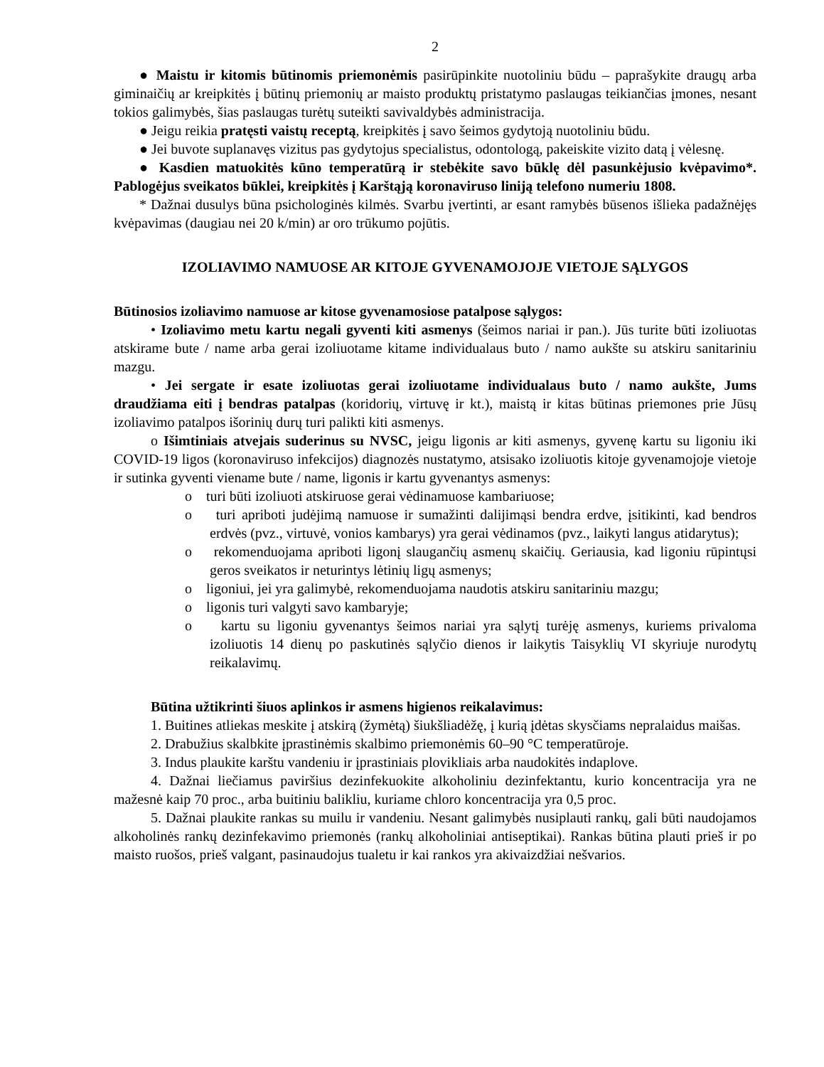2
● Maistu ir kitomis būtinomis priemonėmis pasirūpinkite nuotoliniu būdu – paprašykite draugų arba giminaičių ar kreipkitės į būtinų priemonių ar maisto produktų pristatymo paslaugas teikiančias įmones, nesant tokios galimybės, šias paslaugas turėtų suteikti savivaldybės administracija.
● Jeigu reikia pratęsti vaistų receptą, kreipkitės į savo šeimos gydytoją nuotoliniu būdu.
● Jei buvote suplanavęs vizitus pas gydytojus specialistus, odontologą, pakeiskite vizito datą į vėlesnę.
● Kasdien matuokitės kūno temperatūrą ir stebėkite savo būklę dėl pasunkėjusio kvėpavimo*. Pablogėjus sveikatos būklei, kreipkitės į Karštąją koronaviruso liniją telefono numeriu 1808.
* Dažnai dusulys būna psichologinės kilmės. Svarbu įvertinti, ar esant ramybės būsenos išlieka padažnėjęs kvėpavimas (daugiau nei 20 k/min) ar oro trūkumo pojūtis.
IZOLIAVIMO NAMUOSE AR KITOJE GYVENAMOJOJE VIETOJE SĄLYGOS
Būtinosios izoliavimo namuose ar kitose gyvenamosiose patalpose sąlygos:
• Izoliavimo metu kartu negali gyventi kiti asmenys (šeimos nariai ir pan.). Jūs turite būti izoliuotas atskirame bute / name arba gerai izoliuotame kitame individualaus buto / namo aukšte su atskiru sanitariniu mazgu.
• Jei sergate ir esate izoliuotas gerai izoliuotame individualaus buto / namo aukšte, Jums draudžiama eiti į bendras patalpas (koridorių, virtuvę ir kt.), maistą ir kitas būtinas priemones prie Jūsų izoliavimo patalpos išorinių durų turi palikti kiti asmenys.
o Išimtiniais atvejais suderinus su NVSC, jeigu ligonis ar kiti asmenys, gyvenę kartu su ligoniu iki COVID-19 ligos (koronaviruso infekcijos) diagnozės nustatymo, atsisako izoliuotis kitoje gyvenamojoje vietoje ir sutinka gyventi viename bute / name, ligonis ir kartu gyvenantys asmenys:
o turi būti izoliuoti atskiruose gerai vėdinamuose kambariuose;
o turi apriboti judėjimą namuose ir sumažinti dalijimąsi bendra erdve, įsitikinti, kad bendros erdvės (pvz., virtuvė, vonios kambarys) yra gerai vėdinamos (pvz., laikyti langus atidarytus);
o rekomenduojama apriboti ligonį slaugančių asmenų skaičių. Geriausia, kad ligoniu rūpintųsi geros sveikatos ir neturintys lėtinių ligų asmenys;
o ligoniui, jei yra galimybė, rekomenduojama naudotis atskiru sanitariniu mazgu;
o ligonis turi valgyti savo kambaryje;
o kartu su ligoniu gyvenantys šeimos nariai yra sąlytį turėję asmenys, kuriems privaloma izoliuotis 14 dienų po paskutinės sąlyčio dienos ir laikytis Taisyklių VI skyriuje nurodytų reikalavimų.
Būtina užtikrinti šiuos aplinkos ir asmens higienos reikalavimus:
1. Buitines atliekas meskite į atskirą (žymėtą) šiukšliadėžę, į kurią įdėtas skysčiams nepralaidus maišas.
2. Drabužius skalbkite įprastinėmis skalbimo priemonėmis 60–90 °C temperatūroje.
3. Indus plaukite karštu vandeniu ir įprastiniais plovikliais arba naudokitės indaplove.
4. Dažnai liečiamus paviršius dezinfekuokite alkoholiniu dezinfektantu, kurio koncentracija yra ne mažesnė kaip 70 proc., arba buitiniu balikliu, kuriame chloro koncentracija yra 0,5 proc.
5. Dažnai plaukite rankas su muilu ir vandeniu. Nesant galimybės nusiplauti rankų, gali būti naudojamos alkoholinės rankų dezinfekavimo priemonės (rankų alkoholiniai antiseptikai). Rankas būtina plauti prieš ir po maisto ruošos, prieš valgant, pasinaudojus tualetu ir kai rankos yra akivaizdžiai nešvarios.